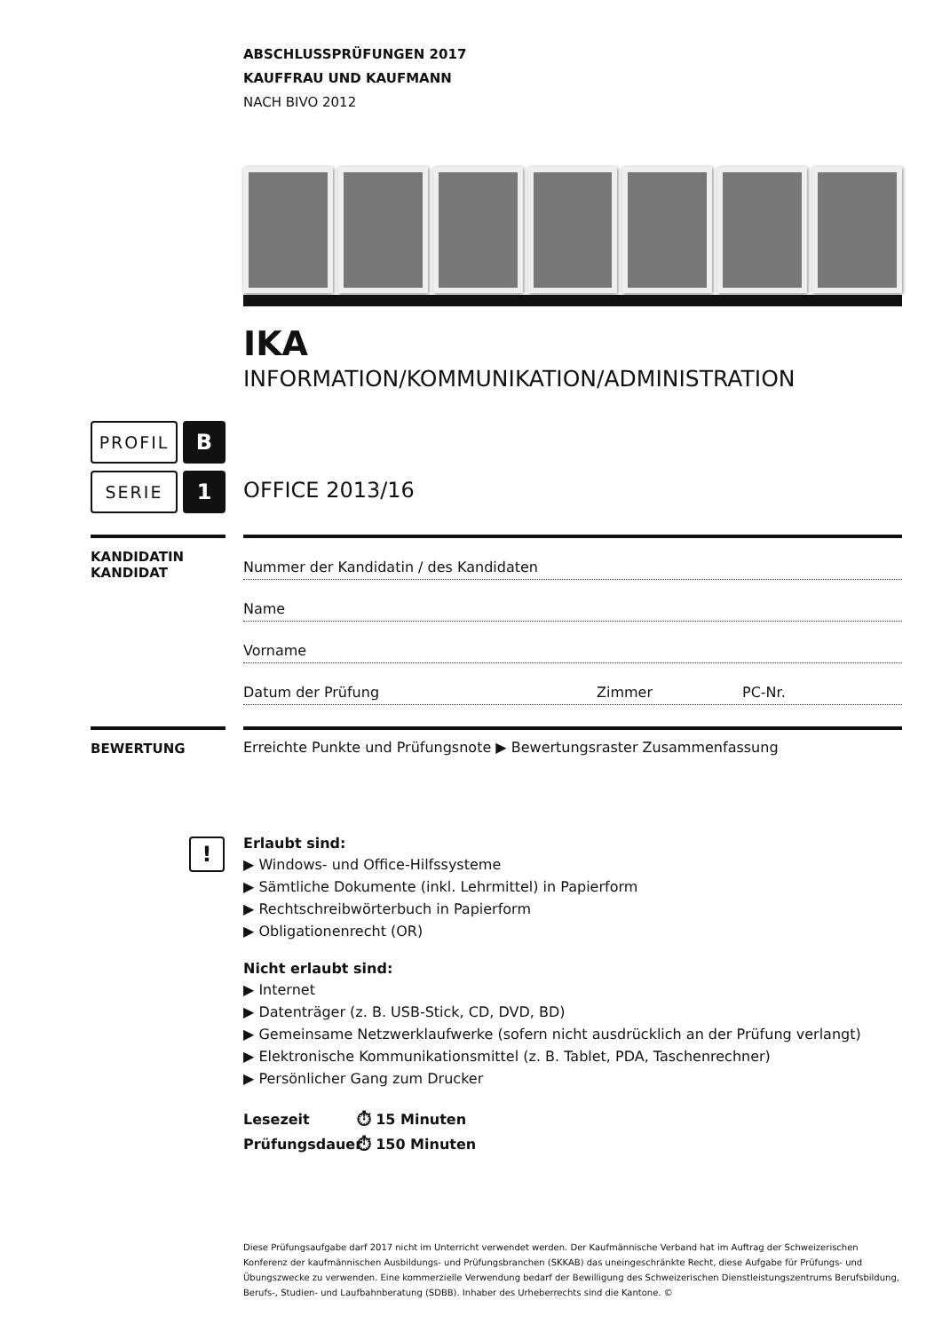ABSCHLUSSPRÜFUNGEN 2017
KAUFFRAU UND KAUFMANN
NACH BIVO 2012
IKA
INFORMATION/KOMMUNIKATION/ADMINISTRATION
PROFIL B
SERIE 1 OFFICE 2013/16
KANDIDATIN
KANDIDAT
Nummer der Kandidatin / des Kandidaten
Name
Vorname
Datum der Prüfung Zimmer PC-Nr.
BEWERTUNG Erreichte Punkte und Prüfungsnote ▶ Bewertungsraster Zusammenfassung
!
Erlaubt sind:
▶ Windows- und Office-Hilfssysteme
▶ Sämtliche Dokumente (inkl. Lehrmittel) in Papierform
▶ Rechtschreibwörterbuch in Papierform
▶ Obligationenrecht (OR)
Nicht erlaubt sind:
▶ Internet
▶ Datenträger (z. B. USB-Stick, CD, DVD, BD)
▶ Gemeinsame Netzwerklaufwerke (sofern nicht ausdrücklich an der Prüfung verlangt)
▶ Elektronische Kommunikationsmittel (z. B. Tablet, PDA, Taschenrechner)
▶ Persönlicher Gang zum Drucker
Lesezeit ⏱ 15 Minuten
Prüfungsdauer ⏱ 150 Minuten
Diese Prüfungsaufgabe darf 2017 nicht im Unterricht verwendet werden. Der Kaufmännische Verband hat im Auftrag der Schweizerischen Konferenz der kaufmännischen Ausbildungs- und Prüfungsbranchen (SKKAB) das uneingeschränkte Recht, diese Aufgabe für Prüfungs- und Übungszwecke zu verwenden. Eine kommerzielle Verwendung bedarf der Bewilligung des Schweizerischen Dienstleistungszentrums Berufsbildung, Berufs-, Studien- und Laufbahnberatung (SDBB). Inhaber des Urheberrechts sind die Kantone. ©